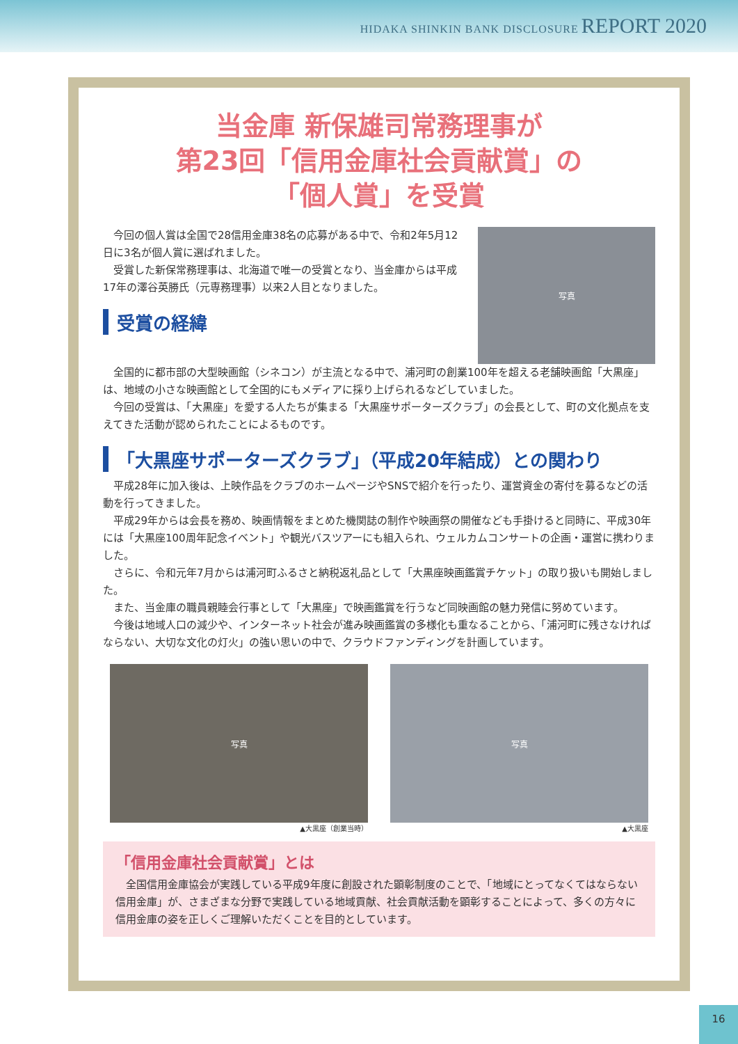HIDAKA SHINKIN BANK DISCLOSURE REPORT 2020
当金庫 新保雄司常務理事が
第23回「信用金庫社会貢献賞」の
「個人賞」を受賞
今回の個人賞は全国で28信用金庫38名の応募がある中で、令和2年5月12日に3名が個人賞に選ばれました。
受賞した新保常務理事は、北海道で唯一の受賞となり、当金庫からは平成17年の澤谷英勝氏（元専務理事）以来2人目となりました。
受賞の経緯
写真
全国的に都市部の大型映画館（シネコン）が主流となる中で、浦河町の創業100年を超える老舗映画館「大黒座」は、地域の小さな映画館として全国的にもメディアに採り上げられるなどしていました。
今回の受賞は、「大黒座」を愛する人たちが集まる「大黒座サポーターズクラブ」の会長として、町の文化拠点を支えてきた活動が認められたことによるものです。
「大黒座サポーターズクラブ」（平成20年結成）との関わり
平成28年に加入後は、上映作品をクラブのホームページやSNSで紹介を行ったり、運営資金の寄付を募るなどの活動を行ってきました。
平成29年からは会長を務め、映画情報をまとめた機関誌の制作や映画祭の開催なども手掛けると同時に、平成30年には「大黒座100周年記念イベント」や観光バスツアーにも組入られ、ウェルカムコンサートの企画・運営に携わりました。
さらに、令和元年7月からは浦河町ふるさと納税返礼品として「大黒座映画鑑賞チケット」の取り扱いも開始しました。
また、当金庫の職員親睦会行事として「大黒座」で映画鑑賞を行うなど同映画館の魅力発信に努めています。
今後は地域人口の減少や、インターネット社会が進み映画鑑賞の多様化も重なることから、「浦河町に残さなければならない、大切な文化の灯火」の強い思いの中で、クラウドファンディングを計画しています。
写真
▲大黒座（創業当時）
写真
▲大黒座
「信用金庫社会貢献賞」とは
全国信用金庫協会が実践している平成9年度に創設された顕彰制度のことで、「地域にとってなくてはならない信用金庫」が、さまざまな分野で実践している地域貢献、社会貢献活動を顕彰することによって、多くの方々に信用金庫の姿を正しくご理解いただくことを目的としています。
16